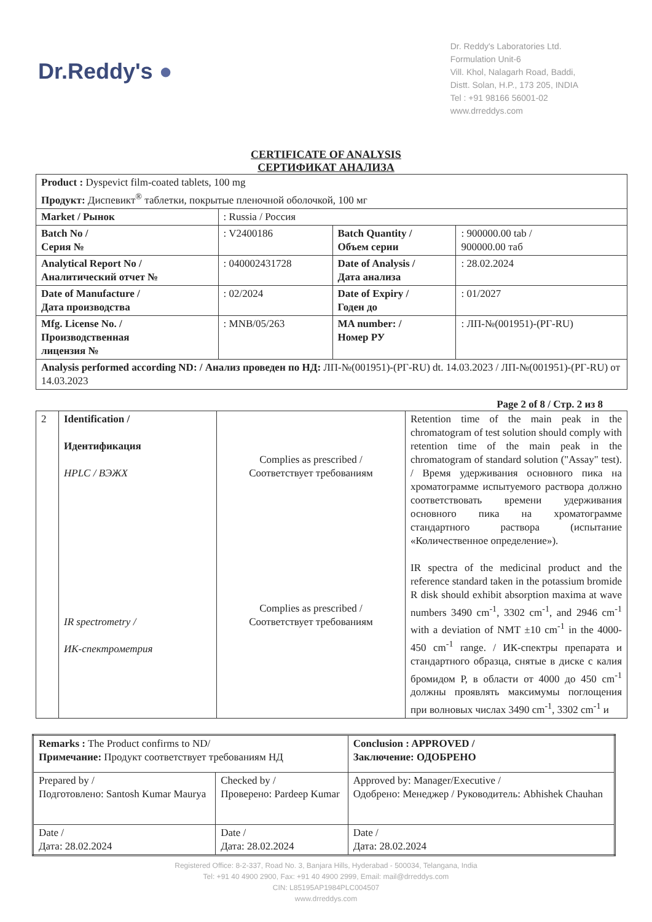Dr.Reddy's ●
Dr. Reddy's Laboratories Ltd.
Formulation Unit-6
Vill. Khol, Nalagarh Road, Baddi,
Distt. Solan, H.P., 173 205, INDIA
Tel : +91 98166 56001-02
www.drreddys.com
CERTIFICATE OF ANALYSIS
СЕРТИФИКАТ АНАЛИЗА
| Product : Dyspevict film-coated tablets, 100 mg Продукт: Диспевикт<sup>®</sup> таблетки, покрытые пленочной оболочкой, 100 мг | | | |
| Market / Рынок | : Russia / Россия | | |
| Batch No / Серия № | : V2400186 | Batch Quantity / Объем серии | : 900000.00 tab / 900000.00 таб |
| Analytical Report No / Аналитический отчет № | : 040002431728 | Date of Analysis / Дата анализа | : 28.02.2024 |
| Date of Manufacture / Дата производства | : 02/2024 | Date of Expiry / Годен до | : 01/2027 |
| Mfg. License No. / Производственная лицензия № | : MNB/05/263 | MA number: / Номер РУ | : ЛП-№(001951)-(РГ-RU) |
| Analysis performed according ND: / Анализ проведен по НД: ЛП-№(001951)-(РГ-RU) dt. 14.03.2023 / ЛП-№(001951)-(РГ-RU) от 14.03.2023 | | | |
Page 2 of 8 / Стр. 2 из 8
| 2 | Identification / Идентификация HPLC / ВЭЖХ IR spectrometry / ИК-спектрометрия | Complies as prescribed / Соответствует требованиям Complies as prescribed / Соответствует требованиям | Retention time of the main peak in the chromatogram of test solution should comply with retention time of the main peak in the chromatogram of standard solution ("Assay" test). / Время удерживания основного пика на хроматограмме испытуемого раствора должно соответствовать времени удерживания основного пика на хроматограмме стандартного раствора (испытание «Количественное определение»). IR spectra of the medicinal product and the reference standard taken in the potassium bromide R disk should exhibit absorption maxima at wave numbers 3490 cm<sup>-1</sup>, 3302 cm<sup>-1</sup>, and 2946 cm<sup>-1</sup> with a deviation of NMT ±10 cm<sup>-1</sup> in the 4000-450 cm<sup>-1</sup> range. / ИК-спектры препарата и стандартного образца, снятые в диске с калия бромидом Р, в области от 4000 до 450 cm<sup>-1</sup> должны проявлять максимумы поглощения при волновых числах 3490 cm<sup>-1</sup>, 3302 cm<sup>-1</sup> и |
| Remarks : The Product confirms to ND/ Примечание: Продукт соответствует требованиям НД | | Conclusion : APPROVED / Заключение: ОДОБРЕНО |
| Prepared by / Подготовлено: Santosh Kumar Maurya | Checked by / Проверено: Pardeep Kumar | Approved by: Manager/Executive / Одобрено: Менеджер / Руководитель: Abhishek Chauhan |
| Date / Дата: 28.02.2024 | Date / Дата: 28.02.2024 | Date / Дата: 28.02.2024 |
Registered Office: 8-2-337, Road No. 3, Banjara Hills, Hyderabad - 500034, Telangana, India
Tel: +91 40 4900 2900, Fax: +91 40 4900 2999, Email: mail@drreddys.com
CIN: L85195AP1984PLC004507
www.drreddys.com